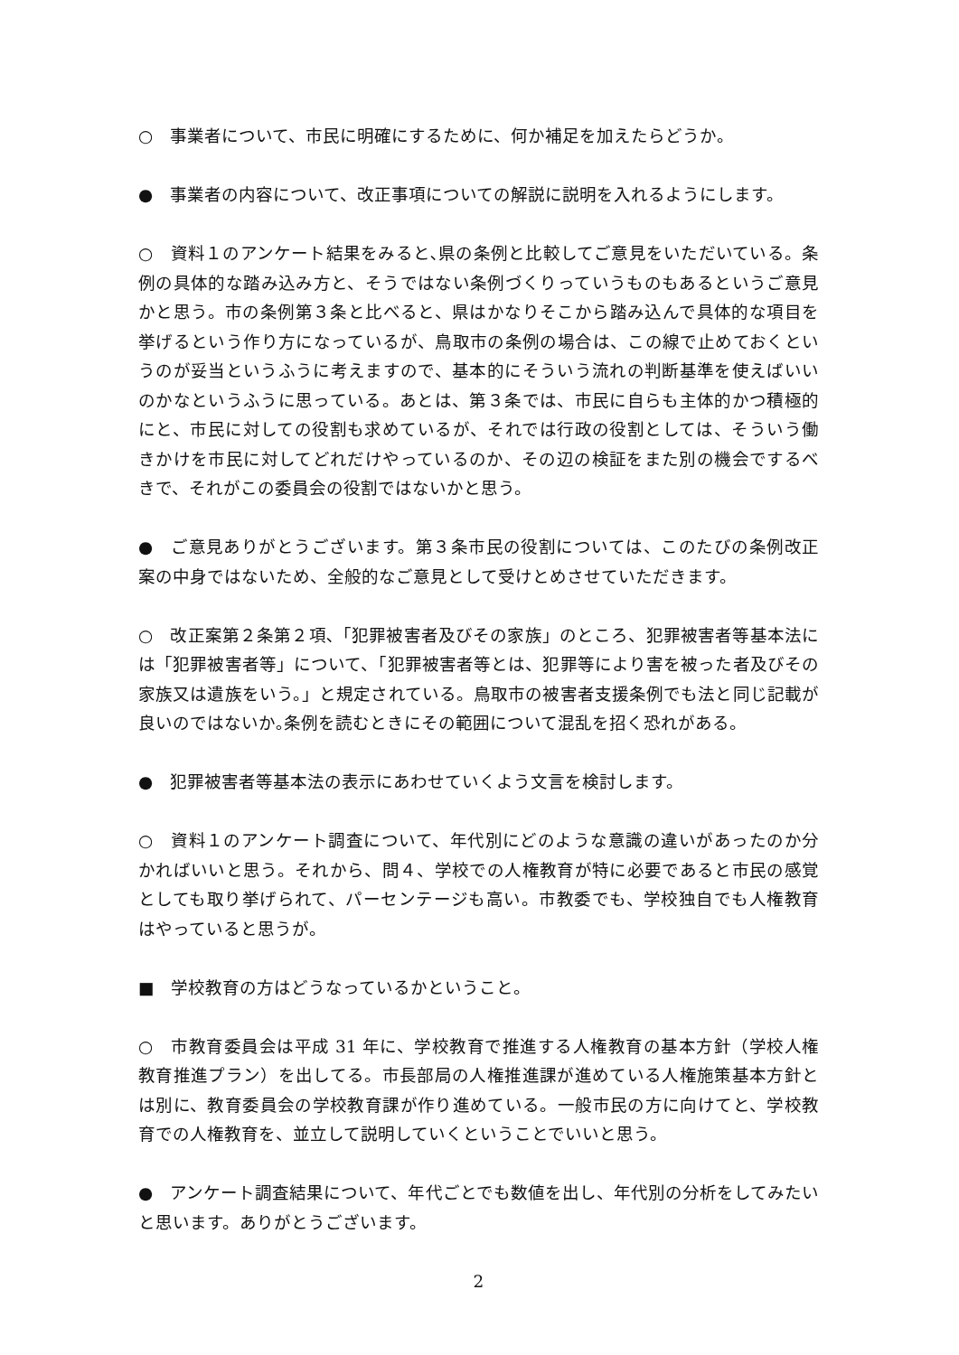○　事業者について、市民に明確にするために、何か補足を加えたらどうか。
●　事業者の内容について、改正事項についての解説に説明を入れるようにします。
○　資料１のアンケート結果をみると､県の条例と比較してご意見をいただいている。条例の具体的な踏み込み方と、そうではない条例づくりっていうものもあるというご意見かと思う。市の条例第３条と比べると、県はかなりそこから踏み込んで具体的な項目を挙げるという作り方になっているが、鳥取市の条例の場合は、この線で止めておくというのが妥当というふうに考えますので、基本的にそういう流れの判断基準を使えばいいのかなというふうに思っている。あとは、第３条では、市民に自らも主体的かつ積極的にと、市民に対しての役割も求めているが、それでは行政の役割としては、そういう働きかけを市民に対してどれだけやっているのか、その辺の検証をまた別の機会でするべきで、それがこの委員会の役割ではないかと思う。
●　ご意見ありがとうございます。第３条市民の役割については、このたびの条例改正案の中身ではないため、全般的なご意見として受けとめさせていただきます。
○　改正案第２条第２項､「犯罪被害者及びその家族」のところ、犯罪被害者等基本法には「犯罪被害者等」について、「犯罪被害者等とは、犯罪等により害を被った者及びその家族又は遺族をいう。」と規定されている。鳥取市の被害者支援条例でも法と同じ記載が良いのではないか｡条例を読むときにその範囲について混乱を招く恐れがある。
●　犯罪被害者等基本法の表示にあわせていくよう文言を検討します。
○　資料１のアンケート調査について、年代別にどのような意識の違いがあったのか分かればいいと思う。それから、問４、学校での人権教育が特に必要であると市民の感覚としても取り挙げられて、パーセンテージも高い。市教委でも、学校独自でも人権教育はやっていると思うが。
■　学校教育の方はどうなっているかということ。
○　市教育委員会は平成 31 年に、学校教育で推進する人権教育の基本方針（学校人権教育推進プラン）を出してる。市長部局の人権推進課が進めている人権施策基本方針とは別に、教育委員会の学校教育課が作り進めている。一般市民の方に向けてと、学校教育での人権教育を、並立して説明していくということでいいと思う。
●　アンケート調査結果について、年代ごとでも数値を出し、年代別の分析をしてみたいと思います。ありがとうございます。
2